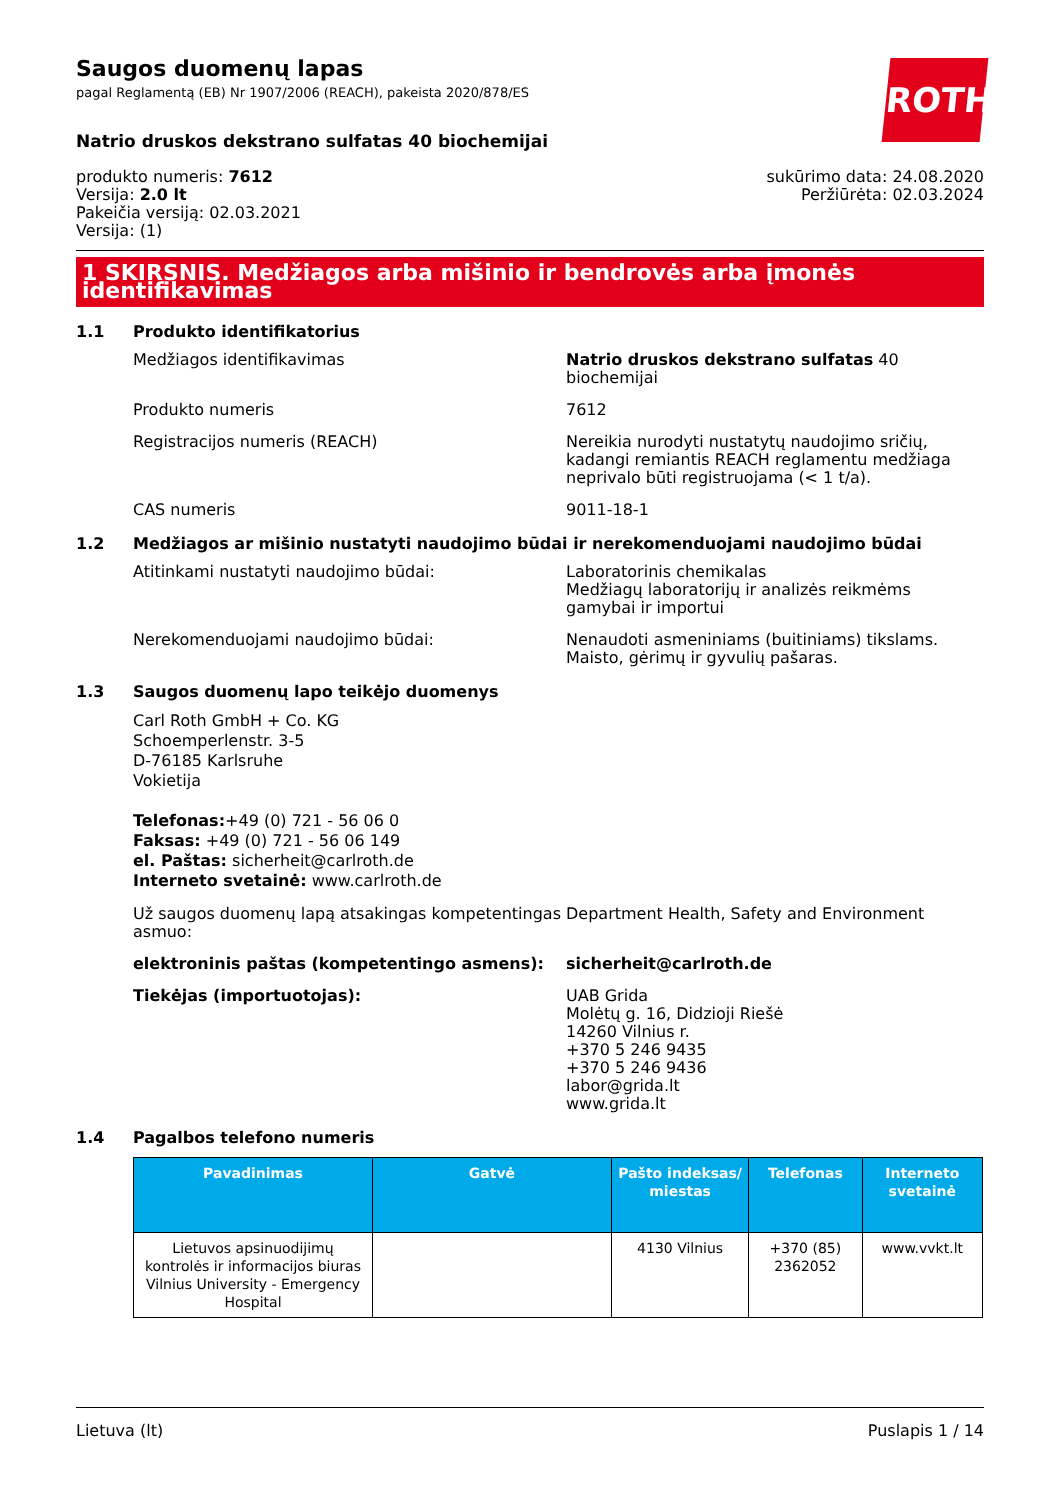Saugos duomenų lapas
pagal Reglamentą (EB) Nr 1907/2006 (REACH), pakeista 2020/878/ES
ROTH
Natrio druskos dekstrano sulfatas 40 biochemijai
produkto numeris: 7612
Versija: 2.0 lt
Pakeičia versiją: 02.03.2021
Versija: (1)
sukūrimo data: 24.08.2020
Peržiūrėta: 02.03.2024
1 SKIRSNIS. Medžiagos arba mišinio ir bendrovės arba įmonės identifikavimas
1.1 Produkto identifikatorius
Medžiagos identifikavimas Natrio druskos dekstrano sulfatas 40 biochemijai
Produkto numeris 7612
Registracijos numeris (REACH) Nereikia nurodyti nustatytų naudojimo sričių, kadangi remiantis REACH reglamentu medžiaga neprivalo būti registruojama (< 1 t/a).
CAS numeris 9011-18-1
1.2 Medžiagos ar mišinio nustatyti naudojimo būdai ir nerekomenduojami naudojimo būdai
Atitinkami nustatyti naudojimo būdai: Laboratorinis chemikalas
Medžiagų laboratorijų ir analizės reikmėms gamybai ir importui
Nerekomenduojami naudojimo būdai: Nenaudoti asmeniniams (buitiniams) tikslams.
Maisto, gėrimų ir gyvulių pašaras.
1.3 Saugos duomenų lapo teikėjo duomenys
Carl Roth GmbH + Co. KG
Schoemperlenstr. 3-5
D-76185 Karlsruhe
Vokietija
Telefonas:+49 (0) 721 - 56 06 0
Faksas: +49 (0) 721 - 56 06 149
el. Paštas: sicherheit@carlroth.de
Interneto svetainė: www.carlroth.de
Už saugos duomenų lapą atsakingas kompetentingas asmuo:
Department Health, Safety and Environment
elektroninis paštas (kompetentingo asmens): sicherheit@carlroth.de
Tiekėjas (importuotojas): UAB Grida
Molėtų g. 16, Didzioji Riešė
14260 Vilnius r.
+370 5 246 9435
+370 5 246 9436
labor@grida.lt
www.grida.lt
1.4 Pagalbos telefono numeris
| Pavadinimas | Gatvė | Pašto indeksas/ miestas | Telefonas | Interneto svetainė |
| --- | --- | --- | --- | --- |
| Lietuvos apsinuodijimų kontrolės ir informacijos biuras Vilnius University - Emergency Hospital | | 4130 Vilnius | +370 (85) 2362052 | www.vvkt.lt |
Lietuva (lt) Puslapis 1 / 14